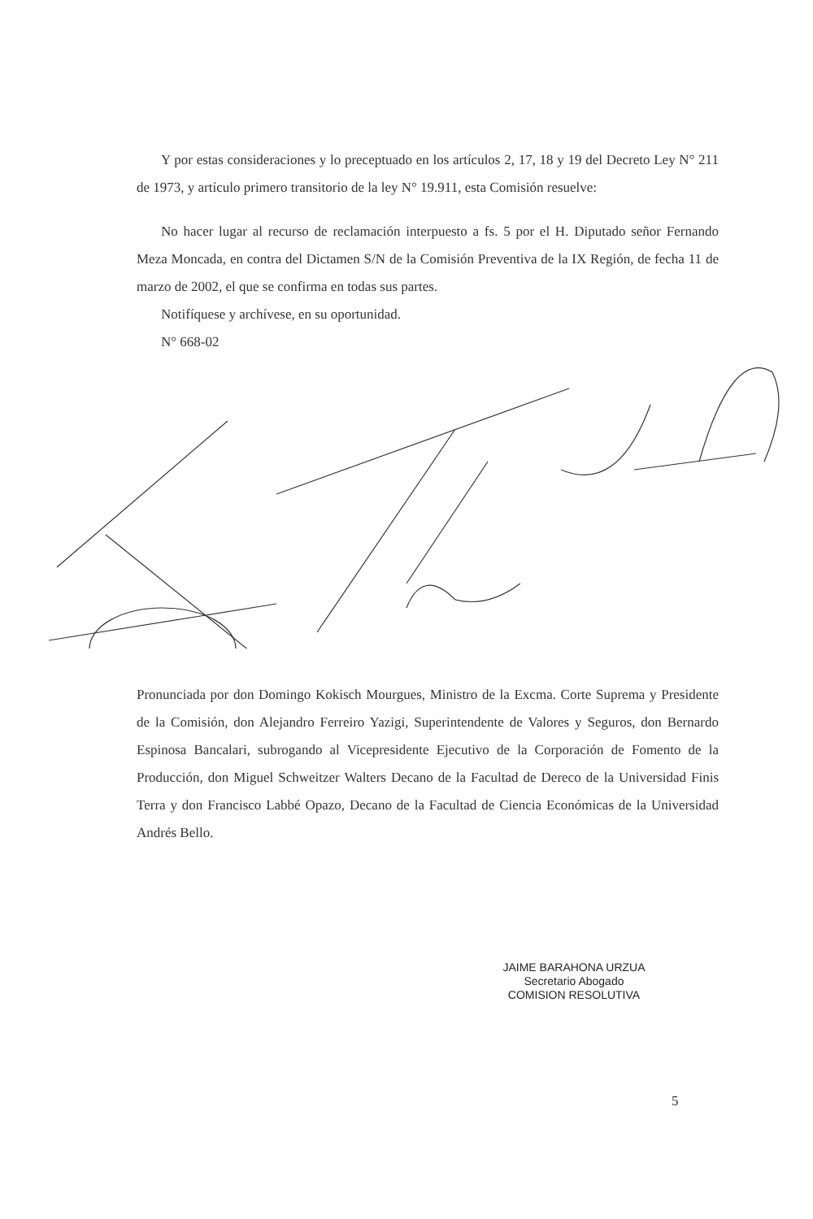Y por estas consideraciones y lo preceptuado en los artículos 2, 17, 18 y 19 del Decreto Ley N° 211 de 1973, y artículo primero transitorio de la ley N° 19.911, esta Comisión resuelve:
No hacer lugar al recurso de reclamación interpuesto a fs. 5 por el H. Diputado señor Fernando Meza Moncada, en contra del Dictamen S/N de la Comisión Preventiva de la IX Región, de fecha 11 de marzo de 2002, el que se confirma en todas sus partes.
Notifíquese y archívese, en su oportunidad.
N° 668-02
Pronunciada por don Domingo Kokisch Mourgues, Ministro de la Excma. Corte Suprema y Presidente de la Comisión, don Alejandro Ferreiro Yazigi, Superintendente de Valores y Seguros, don Bernardo Espinosa Bancalari, subrogando al Vicepresidente Ejecutivo de la Corporación de Fomento de la Producción, don Miguel Schweitzer Walters Decano de la Facultad de Dereco de la Universidad Finis Terra y don Francisco Labbé Opazo, Decano de la Facultad de Ciencia Económicas de la Universidad Andrés Bello.
JAIME BARAHONA URZUA
Secretario Abogado
COMISION RESOLUTIVA
5